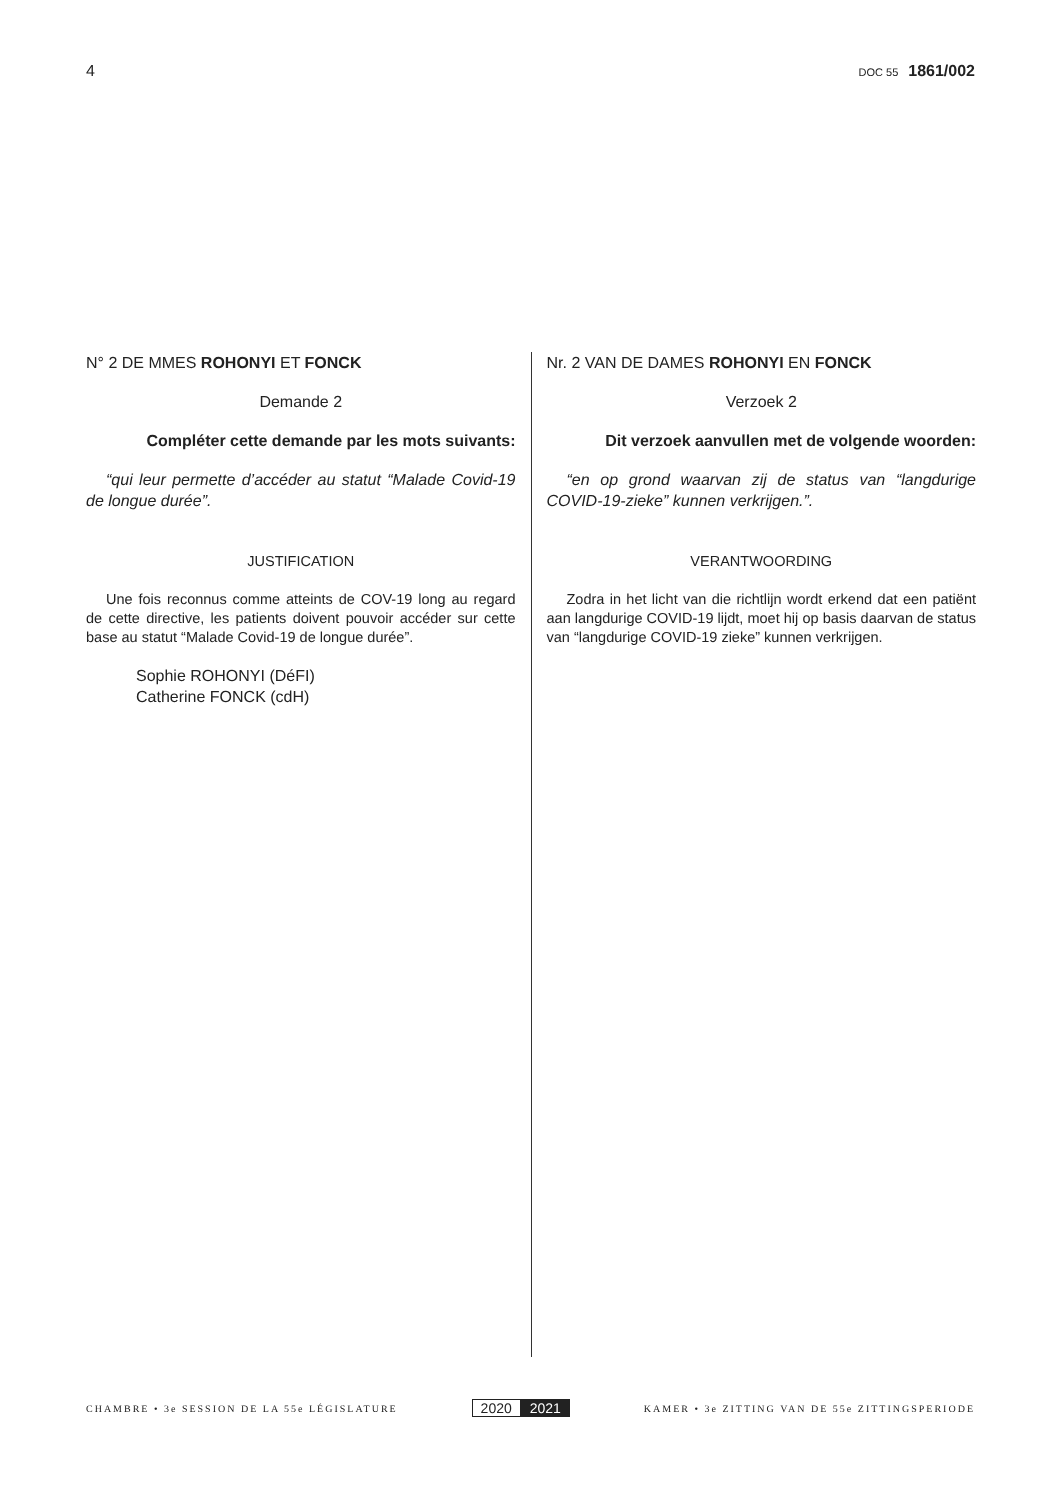4 DOC 55 1861/002
N° 2 DE MMES ROHONYI ET FONCK
Demande 2
Compléter cette demande par les mots suivants:
“qui leur permette d’accéder au statut “Malade Covid-19 de longue durée”.
JUSTIFICATION
Une fois reconnus comme atteints de COV-19 long au regard de cette directive, les patients doivent pouvoir accéder sur cette base au statut “Malade Covid-19 de longue durée”.
Sophie ROHONYI (DéFI)
Catherine FONCK (cdH)
Nr. 2 VAN DE DAMES ROHONYI EN FONCK
Verzoek 2
Dit verzoek aanvullen met de volgende woorden:
“en op grond waarvan zij de status van “langdurige COVID-19-zieke” kunnen verkrijgen.”.
VERANTWOORDING
Zodra in het licht van die richtlijn wordt erkend dat een patiënt aan langdurige COVID-19 lijdt, moet hij op basis daarvan de status van “langdurige COVID-19 zieke” kunnen verkrijgen.
CHAMBRE • 3e SESSION DE LA 55e LÉGISLATURE 2020 2021 KAMER • 3e ZITTING VAN DE 55e ZITTINGSPERIODE